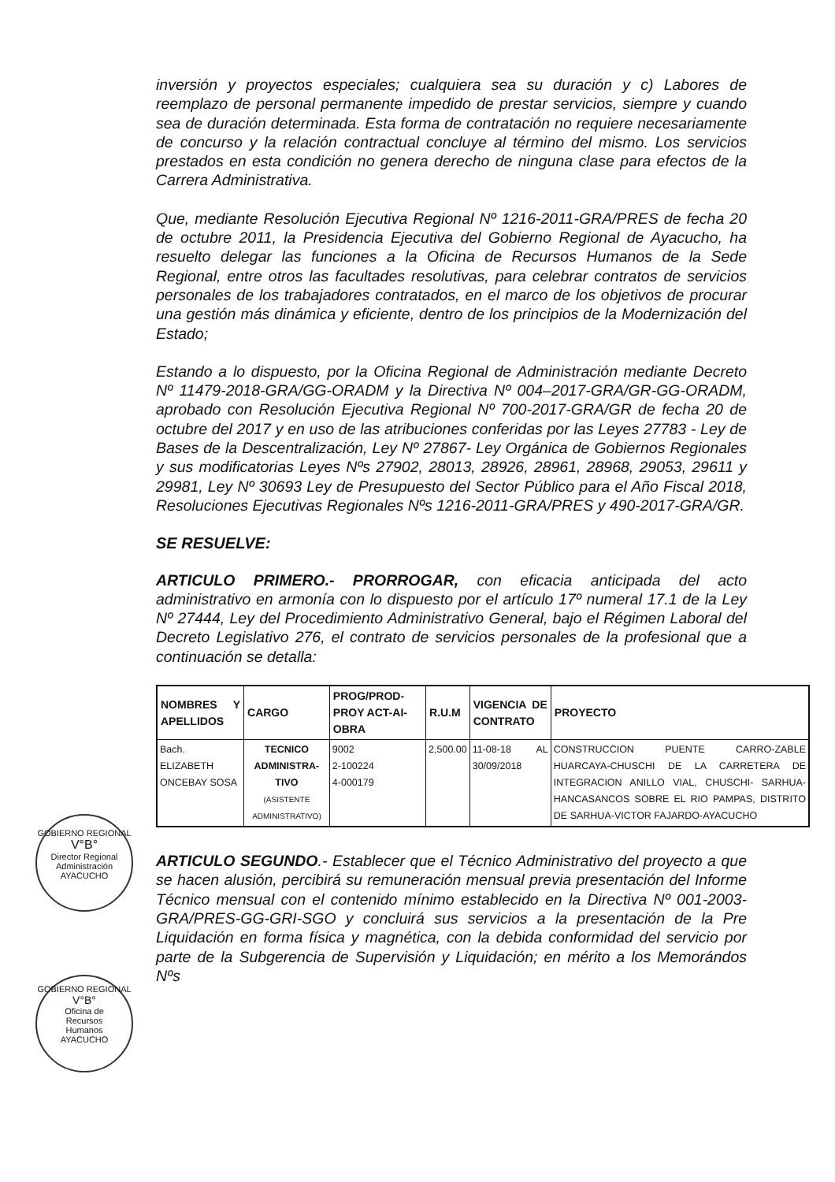GOBIERNO REGIONAL
V°B°
Director Regional
Administración
AYACUCHO
GOBIERNO REGIONAL
V°B°
Oficina de
Recursos
Humanos
AYACUCHO
inversión y proyectos especiales; cualquiera sea su duración y c) Labores de reemplazo de personal permanente impedido de prestar servicios, siempre y cuando sea de duración determinada. Esta forma de contratación no requiere necesariamente de concurso y la relación contractual concluye al término del mismo. Los servicios prestados en esta condición no genera derecho de ninguna clase para efectos de la Carrera Administrativa.
Que, mediante Resolución Ejecutiva Regional Nº 1216-2011-GRA/PRES de fecha 20 de octubre 2011, la Presidencia Ejecutiva del Gobierno Regional de Ayacucho, ha resuelto delegar las funciones a la Oficina de Recursos Humanos de la Sede Regional, entre otros las facultades resolutivas, para celebrar contratos de servicios personales de los trabajadores contratados, en el marco de los objetivos de procurar una gestión más dinámica y eficiente, dentro de los principios de la Modernización del Estado;
Estando a lo dispuesto, por la Oficina Regional de Administración mediante Decreto Nº 11479-2018-GRA/GG-ORADM y la Directiva Nº 004–2017-GRA/GR-GG-ORADM, aprobado con Resolución Ejecutiva Regional Nº 700-2017-GRA/GR de fecha 20 de octubre del 2017 y en uso de las atribuciones conferidas por las Leyes 27783 - Ley de Bases de la Descentralización, Ley Nº 27867- Ley Orgánica de Gobiernos Regionales y sus modificatorias Leyes Nºs 27902, 28013, 28926, 28961, 28968, 29053, 29611 y 29981, Ley Nº 30693 Ley de Presupuesto del Sector Público para el Año Fiscal 2018, Resoluciones Ejecutivas Regionales Nºs 1216-2011-GRA/PRES y 490-2017-GRA/GR.
SE RESUELVE:
ARTICULO PRIMERO.- PRORROGAR, con eficacia anticipada del acto administrativo en armonía con lo dispuesto por el artículo 17º numeral 17.1 de la Ley Nº 27444, Ley del Procedimiento Administrativo General, bajo el Régimen Laboral del Decreto Legislativo 276, el contrato de servicios personales de la profesional que a continuación se detalla:
| NOMBRES Y APELLIDOS | CARGO | PROG/PROD-PROY ACT-AI-OBRA | R.U.M | VIGENCIA DE CONTRATO | PROYECTO |
| --- | --- | --- | --- | --- | --- |
| Bach. ELIZABETH ONCEBAY SOSA | TECNICO ADMINISTRA-TIVO (ASISTENTE ADMINISTRATIVO) | 9002 2-100224 4-000179 | 2,500.00 | 11-08-18 AL 30/09/2018 | CONSTRUCCION PUENTE CARRO-ZABLE HUARCAYA-CHUSCHI DE LA CARRETERA DE INTEGRACION ANILLO VIAL, CHUSCHI- SARHUA-HANCASANCOS SOBRE EL RIO PAMPAS, DISTRITO DE SARHUA-VICTOR FAJARDO-AYACUCHO |
ARTICULO SEGUNDO.- Establecer que el Técnico Administrativo del proyecto a que se hacen alusión, percibirá su remuneración mensual previa presentación del Informe Técnico mensual con el contenido mínimo establecido en la Directiva Nº 001-2003-GRA/PRES-GG-GRI-SGO y concluirá sus servicios a la presentación de la Pre Liquidación en forma física y magnética, con la debida conformidad del servicio por parte de la Subgerencia de Supervisión y Liquidación; en mérito a los Memorándos Nºs